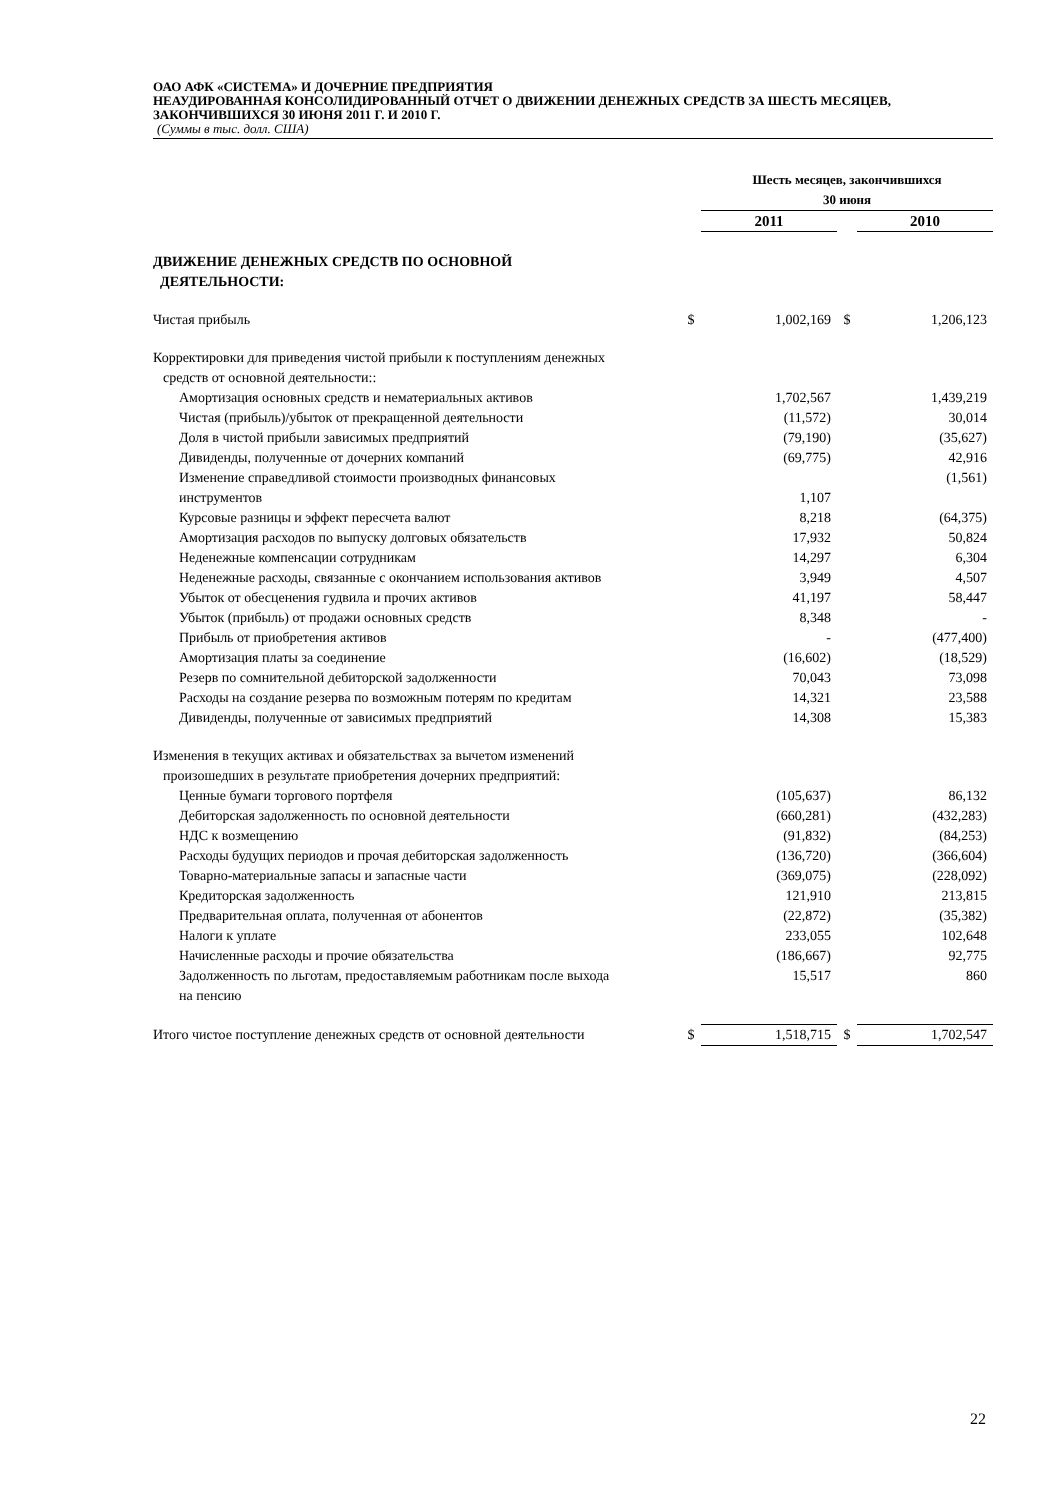ОАО АФК «СИСТЕМА» И ДОЧЕРНИЕ ПРЕДПРИЯТИЯ
НЕАУДИРОВАННАЯ КОНСОЛИДИРОВАННЫЙ ОТЧЕТ О ДВИЖЕНИИ ДЕНЕЖНЫХ СРЕДСТВ ЗА ШЕСТЬ МЕСЯЦЕВ, ЗАКОНЧИВШИХСЯ 30 ИЮНЯ 2011 Г. И 2010 Г.
(Суммы в тыс. долл. США)
| | | Шесть месяцев, закончившихся 30 июня | | |
| --- | --- | --- | --- | --- |
| | | 2011 | | 2010 |
| ДВИЖЕНИЕ ДЕНЕЖНЫХ СРЕДСТВ ПО ОСНОВНОЙ ДЕЯТЕЛЬНОСТИ: | | | | |
| Чистая прибыль | $ | 1,002,169 | $ | 1,206,123 |
| Корректировки для приведения чистой прибыли к поступлениям денежных средств от основной деятельности:: | | | | |
| Амортизация основных средств и нематериальных активов | | 1,702,567 | | 1,439,219 |
| Чистая (прибыль)/убыток от прекращенной деятельности | | (11,572) | | 30,014 |
| Доля в чистой прибыли зависимых предприятий | | (79,190) | | (35,627) |
| Дивиденды, полученные от дочерних компаний | | (69,775) | | 42,916 |
| Изменение справедливой стоимости производных финансовых инструментов | | 1,107 | | (1,561) |
| Курсовые разницы и эффект пересчета валют | | 8,218 | | (64,375) |
| Амортизация расходов по выпуску долговых обязательств | | 17,932 | | 50,824 |
| Неденежные компенсации сотрудникам | | 14,297 | | 6,304 |
| Неденежные расходы, связанные с окончанием использования активов | | 3,949 | | 4,507 |
| Убыток от обесценения гудвила и прочих активов | | 41,197 | | 58,447 |
| Убыток (прибыль) от продажи основных средств | | 8,348 | | - |
| Прибыль от приобретения активов | | - | | (477,400) |
| Амортизация платы за соединение | | (16,602) | | (18,529) |
| Резерв по сомнительной дебиторской задолженности | | 70,043 | | 73,098 |
| Расходы на создание резерва по возможным потерям по кредитам | | 14,321 | | 23,588 |
| Дивиденды, полученные от зависимых предприятий | | 14,308 | | 15,383 |
| Изменения в текущих активах и обязательствах за вычетом изменений произошедших в результате приобретения дочерних предприятий: | | | | |
| Ценные бумаги торгового портфеля | | (105,637) | | 86,132 |
| Дебиторская задолженность по основной деятельности | | (660,281) | | (432,283) |
| НДС к возмещению | | (91,832) | | (84,253) |
| Расходы будущих периодов и прочая дебиторская задолженность | | (136,720) | | (366,604) |
| Товарно-материальные запасы и запасные части | | (369,075) | | (228,092) |
| Кредиторская задолженность | | 121,910 | | 213,815 |
| Предварительная оплата, полученная от абонентов | | (22,872) | | (35,382) |
| Налоги к уплате | | 233,055 | | 102,648 |
| Начисленные расходы и прочие обязательства | | (186,667) | | 92,775 |
| Задолженность по льготам, предоставляемым работникам после выхода на пенсию | | 15,517 | | 860 |
| Итого чистое поступление денежных средств от основной деятельности | $ | 1,518,715 | $ | 1,702,547 |
22